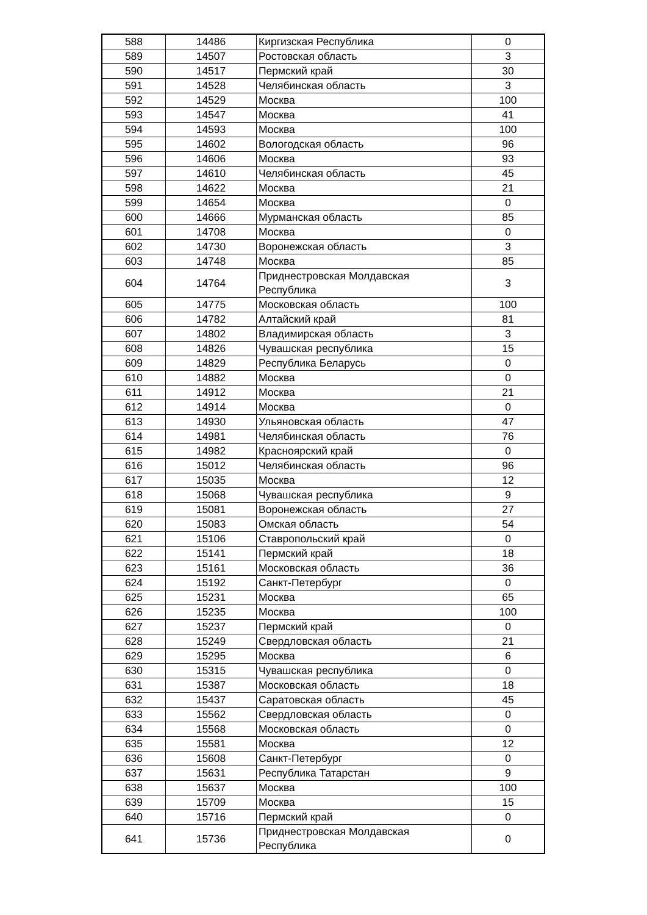| 588 | 14486 | Киргизская Республика | 0 |
| 589 | 14507 | Ростовская область | 3 |
| 590 | 14517 | Пермский край | 30 |
| 591 | 14528 | Челябинская область | 3 |
| 592 | 14529 | Москва | 100 |
| 593 | 14547 | Москва | 41 |
| 594 | 14593 | Москва | 100 |
| 595 | 14602 | Вологодская область | 96 |
| 596 | 14606 | Москва | 93 |
| 597 | 14610 | Челябинская область | 45 |
| 598 | 14622 | Москва | 21 |
| 599 | 14654 | Москва | 0 |
| 600 | 14666 | Мурманская область | 85 |
| 601 | 14708 | Москва | 0 |
| 602 | 14730 | Воронежская область | 3 |
| 603 | 14748 | Москва | 85 |
| 604 | 14764 | Приднестровская Молдавская Республика | 3 |
| 605 | 14775 | Московская область | 100 |
| 606 | 14782 | Алтайский край | 81 |
| 607 | 14802 | Владимирская область | 3 |
| 608 | 14826 | Чувашская республика | 15 |
| 609 | 14829 | Республика Беларусь | 0 |
| 610 | 14882 | Москва | 0 |
| 611 | 14912 | Москва | 21 |
| 612 | 14914 | Москва | 0 |
| 613 | 14930 | Ульяновская область | 47 |
| 614 | 14981 | Челябинская область | 76 |
| 615 | 14982 | Красноярский край | 0 |
| 616 | 15012 | Челябинская область | 96 |
| 617 | 15035 | Москва | 12 |
| 618 | 15068 | Чувашская республика | 9 |
| 619 | 15081 | Воронежская область | 27 |
| 620 | 15083 | Омская область | 54 |
| 621 | 15106 | Ставропольский край | 0 |
| 622 | 15141 | Пермский край | 18 |
| 623 | 15161 | Московская область | 36 |
| 624 | 15192 | Санкт-Петербург | 0 |
| 625 | 15231 | Москва | 65 |
| 626 | 15235 | Москва | 100 |
| 627 | 15237 | Пермский край | 0 |
| 628 | 15249 | Свердловская область | 21 |
| 629 | 15295 | Москва | 6 |
| 630 | 15315 | Чувашская республика | 0 |
| 631 | 15387 | Московская область | 18 |
| 632 | 15437 | Саратовская область | 45 |
| 633 | 15562 | Свердловская область | 0 |
| 634 | 15568 | Московская область | 0 |
| 635 | 15581 | Москва | 12 |
| 636 | 15608 | Санкт-Петербург | 0 |
| 637 | 15631 | Республика Татарстан | 9 |
| 638 | 15637 | Москва | 100 |
| 639 | 15709 | Москва | 15 |
| 640 | 15716 | Пермский край | 0 |
| 641 | 15736 | Приднестровская Молдавская Республика | 0 |